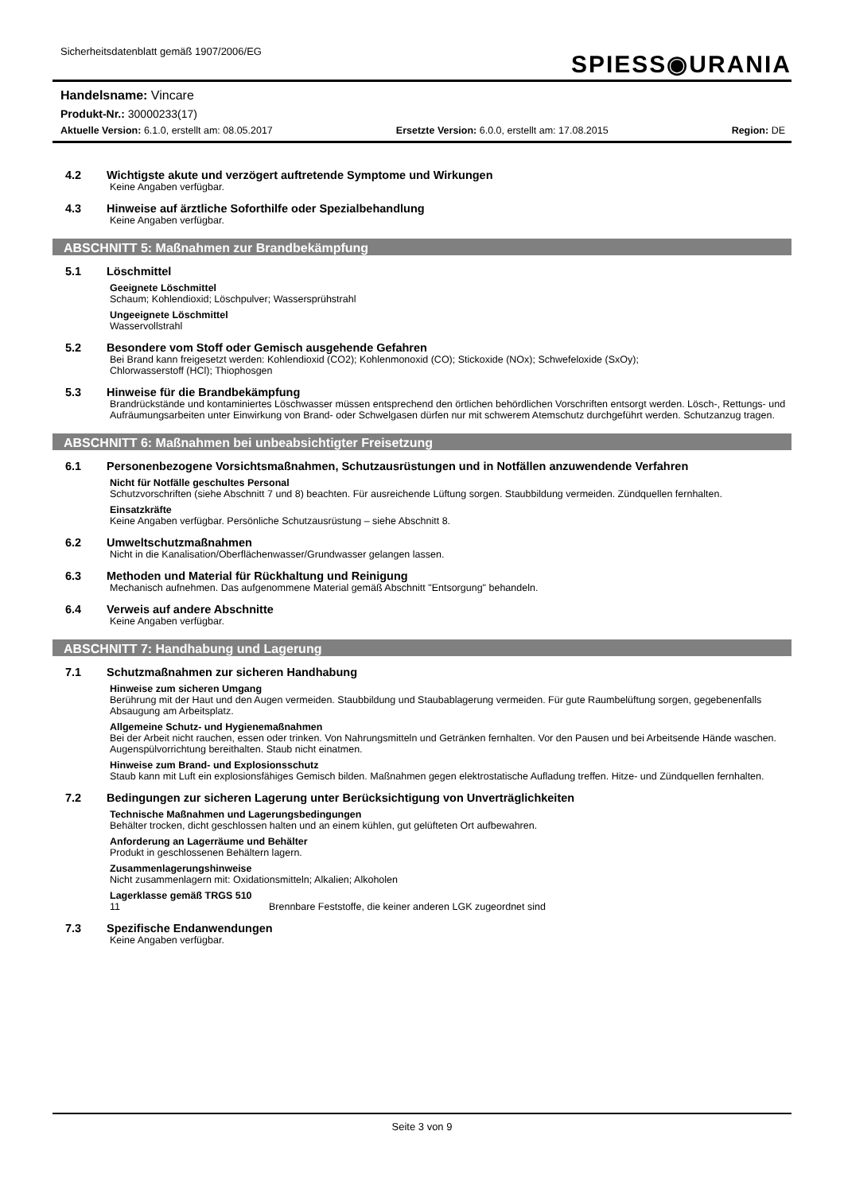Sicherheitsdatenblatt gemäß 1907/2006/EG
SPIESS◉URANIA
Handelsname: Vincare
Produkt-Nr.: 30000233(17)
Aktuelle Version: 6.1.0, erstellt am: 08.05.2017 Ersetzte Version: 6.0.0, erstellt am: 17.08.2015 Region: DE
4.2 Wichtigste akute und verzögert auftretende Symptome und Wirkungen
Keine Angaben verfügbar.
4.3 Hinweise auf ärztliche Soforthilfe oder Spezialbehandlung
Keine Angaben verfügbar.
ABSCHNITT 5: Maßnahmen zur Brandbekämpfung
5.1 Löschmittel
Geeignete Löschmittel
Schaum; Kohlendioxid; Löschpulver; Wassersprühstrahl
Ungeeignete Löschmittel
Wasservollstrahl
5.2 Besondere vom Stoff oder Gemisch ausgehende Gefahren
Bei Brand kann freigesetzt werden: Kohlendioxid (CO2); Kohlenmonoxid (CO); Stickoxide (NOx); Schwefeloxide (SxOy);
Chlorwasserstoff (HCl); Thiophosgen
5.3 Hinweise für die Brandbekämpfung
Brandrückstände und kontaminiertes Löschwasser müssen entsprechend den örtlichen behördlichen Vorschriften entsorgt werden. Lösch-, Rettungs- und Aufräumungsarbeiten unter Einwirkung von Brand- oder Schwelgasen dürfen nur mit schwerem Atemschutz durchgeführt werden. Schutzanzug tragen.
ABSCHNITT 6: Maßnahmen bei unbeabsichtigter Freisetzung
6.1 Personenbezogene Vorsichtsmaßnahmen, Schutzausrüstungen und in Notfällen anzuwendende Verfahren
Nicht für Notfälle geschultes Personal
Schutzvorschriften (siehe Abschnitt 7 und 8) beachten. Für ausreichende Lüftung sorgen. Staubbildung vermeiden. Zündquellen fernhalten.
Einsatzkräfte
Keine Angaben verfügbar. Persönliche Schutzausrüstung – siehe Abschnitt 8.
6.2 Umweltschutzmaßnahmen
Nicht in die Kanalisation/Oberflächenwasser/Grundwasser gelangen lassen.
6.3 Methoden und Material für Rückhaltung und Reinigung
Mechanisch aufnehmen. Das aufgenommene Material gemäß Abschnitt "Entsorgung" behandeln.
6.4 Verweis auf andere Abschnitte
Keine Angaben verfügbar.
ABSCHNITT 7: Handhabung und Lagerung
7.1 Schutzmaßnahmen zur sicheren Handhabung
Hinweise zum sicheren Umgang
Berührung mit der Haut und den Augen vermeiden. Staubbildung und Staubablagerung vermeiden. Für gute Raumbelüftung sorgen, gegebenenfalls Absaugung am Arbeitsplatz.
Allgemeine Schutz- und Hygienemaßnahmen
Bei der Arbeit nicht rauchen, essen oder trinken. Von Nahrungsmitteln und Getränken fernhalten. Vor den Pausen und bei Arbeitsende Hände waschen. Augenspülvorrichtung bereithalten. Staub nicht einatmen.
Hinweise zum Brand- und Explosionsschutz
Staub kann mit Luft ein explosionsfähiges Gemisch bilden. Maßnahmen gegen elektrostatische Aufladung treffen. Hitze- und Zündquellen fernhalten.
7.2 Bedingungen zur sicheren Lagerung unter Berücksichtigung von Unverträglichkeiten
Technische Maßnahmen und Lagerungsbedingungen
Behälter trocken, dicht geschlossen halten und an einem kühlen, gut gelüfteten Ort aufbewahren.
Anforderung an Lagerräume und Behälter
Produkt in geschlossenen Behältern lagern.
Zusammenlagerungshinweise
Nicht zusammenlagern mit: Oxidationsmitteln; Alkalien; Alkoholen
Lagerklasse gemäß TRGS 510
11 Brennbare Feststoffe, die keiner anderen LGK zugeordnet sind
7.3 Spezifische Endanwendungen
Keine Angaben verfügbar.
Seite 3 von 9